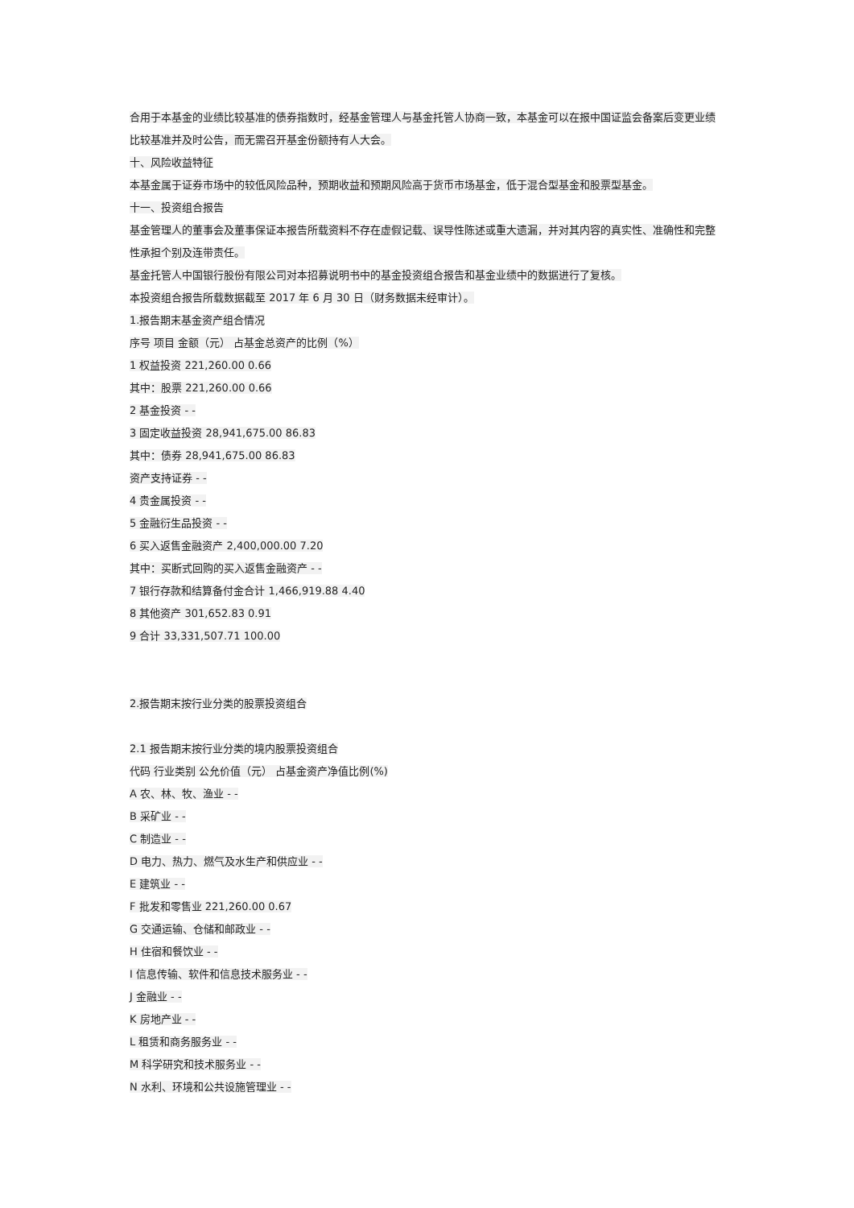合用于本基金的业绩比较基准的债券指数时，经基金管理人与基金托管人协商一致，本基金可以在报中国证监会备案后变更业绩比较基准并及时公告，而无需召开基金份额持有人大会。
十、风险收益特征
本基金属于证券市场中的较低风险品种，预期收益和预期风险高于货币市场基金，低于混合型基金和股票型基金。
十一、投资组合报告
基金管理人的董事会及董事保证本报告所载资料不存在虚假记载、误导性陈述或重大遗漏，并对其内容的真实性、准确性和完整性承担个别及连带责任。
基金托管人中国银行股份有限公司对本招募说明书中的基金投资组合报告和基金业绩中的数据进行了复核。
本投资组合报告所载数据截至 2017 年 6 月 30 日（财务数据未经审计）。
1.报告期末基金资产组合情况
序号 项目 金额（元） 占基金总资产的比例（%）
1 权益投资 221,260.00 0.66
其中：股票 221,260.00 0.66
2 基金投资 - -
3 固定收益投资 28,941,675.00 86.83
其中：债券 28,941,675.00 86.83
资产支持证券 - -
4 贵金属投资 - -
5 金融衍生品投资 - -
6 买入返售金融资产 2,400,000.00 7.20
其中：买断式回购的买入返售金融资产 - -
7 银行存款和结算备付金合计 1,466,919.88 4.40
8 其他资产 301,652.83 0.91
9 合计 33,331,507.71 100.00
2.报告期末按行业分类的股票投资组合
2.1 报告期末按行业分类的境内股票投资组合
代码 行业类别 公允价值（元） 占基金资产净值比例(%)
A 农、林、牧、渔业 - -
B 采矿业 - -
C 制造业 - -
D 电力、热力、燃气及水生产和供应业 - -
E 建筑业 - -
F 批发和零售业 221,260.00 0.67
G 交通运输、仓储和邮政业 - -
H 住宿和餐饮业 - -
I 信息传输、软件和信息技术服务业 - -
J 金融业 - -
K 房地产业 - -
L 租赁和商务服务业 - -
M 科学研究和技术服务业 - -
N 水利、环境和公共设施管理业 - -